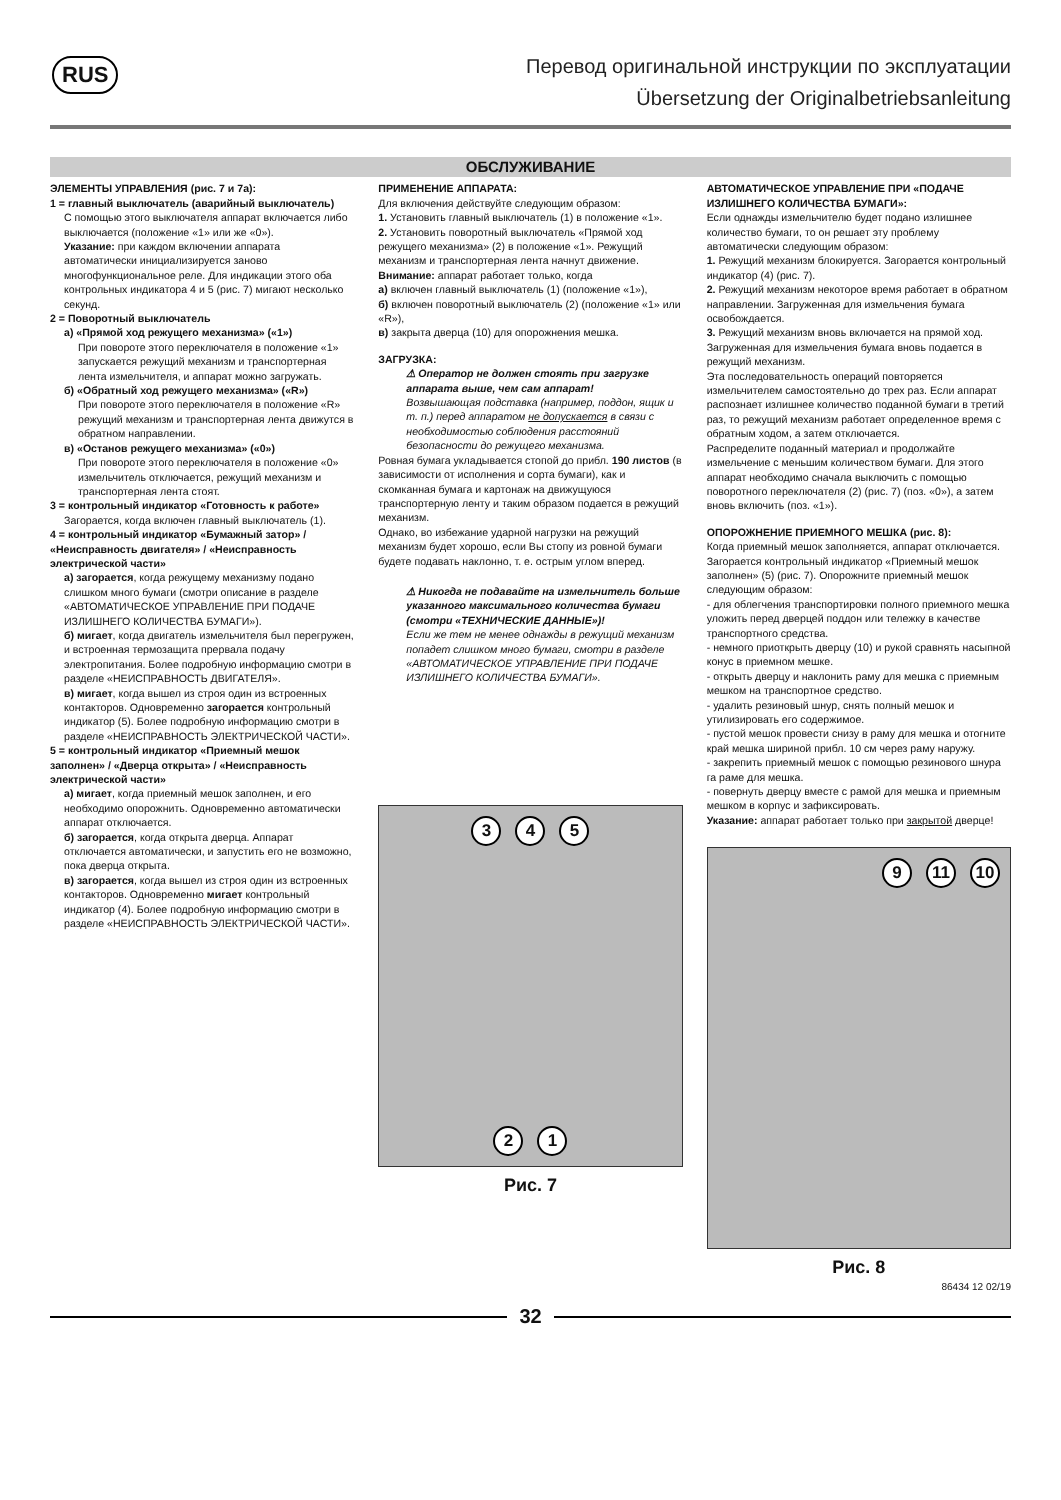RUS
Перевод оригинальной инструкции по эксплуатации
Übersetzung der Originalbetriebsanleitung
ОБСЛУЖИВАНИЕ
ЭЛЕМЕНТЫ УПРАВЛЕНИЯ (рис. 7 и 7а):
1 = главный выключатель (аварийный выключатель)
С помощью этого выключателя аппарат включается либо выключается (положение «1» или же «0»).
Указание: при каждом включении аппарата автоматически инициализируется заново многофункциональное реле. Для индикации этого оба контрольных индикатора 4 и 5 (рис. 7) мигают несколько секунд.
2 = Поворотный выключатель
а) «Прямой ход режущего механизма» («1»)
При повороте этого переключателя в положение «1» запускается режущий механизм и транспортерная лента измельчителя, и аппарат можно загружать.
б) «Обратный ход режущего механизма» («R»)
При повороте этого переключателя в положение «R» режущий механизм и транспортерная лента движутся в обратном направлении.
в) «Останов режущего механизма» («0»)
При повороте этого переключателя в положение «0» измельчитель отключается, режущий механизм и транспортерная лента стоят.
3 = контрольный индикатор «Готовность к работе»
Загорается, когда включен главный выключатель (1).
4 = контрольный индикатор «Бумажный затор» / «Неисправность двигателя» / «Неисправность электрической части»
а) загорается, когда режущему механизму подано слишком много бумаги (смотри описание в разделе «АВТОМАТИЧЕСКОЕ УПРАВЛЕНИЕ ПРИ ПОДАЧЕ ИЗЛИШНЕГО КОЛИЧЕСТВА БУМАГИ»).
б) мигает, когда двигатель измельчителя был перегружен, и встроенная термозащита прервала подачу электропитания. Более подробную информацию смотри в разделе «НЕИСПРАВНОСТЬ ДВИГАТЕЛЯ».
в) мигает, когда вышел из строя один из встроенных контакторов. Одновременно загорается контрольный индикатор (5). Более подробную информацию смотри в разделе «НЕИСПРАВНОСТЬ ЭЛЕКТРИЧЕСКОЙ ЧАСТИ».
5 = контрольный индикатор «Приемный мешок заполнен» / «Дверца открыта» / «Неисправность электрической части»
а) мигает, когда приемный мешок заполнен, и его необходимо опорожнить. Одновременно автоматически аппарат отключается.
б) загорается, когда открыта дверца. Аппарат отключается автоматически, и запустить его не возможно, пока дверца открыта.
в) загорается, когда вышел из строя один из встроенных контакторов. Одновременно мигает контрольный индикатор (4). Более подробную информацию смотри в разделе «НЕИСПРАВНОСТЬ ЭЛЕКТРИЧЕСКОЙ ЧАСТИ».
ПРИМЕНЕНИЕ АППАРАТА:
Для включения действуйте следующим образом:
1. Установить главный выключатель (1) в положение «1».
2. Установить поворотный выключатель «Прямой ход режущего механизма» (2) в положение «1». Режущий механизм и транспортерная лента начнут движение.
Внимание: аппарат работает только, когда
а) включен главный выключатель (1) (положение «1»),
б) включен поворотный выключатель (2) (положение «1» или «R»),
в) закрыта дверца (10) для опорожнения мешка.
ЗАГРУЗКА:
⚠ Оператор не должен стоять при загрузке аппарата выше, чем сам аппарат!
Возвышающая подставка (например, поддон, ящик и т. п.) перед аппаратом не допускается в связи с необходимостью соблюдения расстояний безопасности до режущего механизма.
Ровная бумага укладывается стопой до прибл. 190 листов (в зависимости от исполнения и сорта бумаги), как и скомканная бумага и картонаж на движущуюся транспортерную ленту и таким образом подается в режущий механизм.
Однако, во избежание ударной нагрузки на режущий механизм будет хорошо, если Вы стопу из ровной бумаги будете подавать наклонно, т. е. острым углом вперед.
⚠ Никогда не подавайте на измельчитель больше указанного максимального количества бумаги (смотри «ТЕХНИЧЕСКИЕ ДАННЫЕ»)!
Если же тем не менее однажды в режущий механизм попадет слишком много бумаги, смотри в разделе «АВТОМАТИЧЕСКОЕ УПРАВЛЕНИЕ ПРИ ПОДАЧЕ ИЗЛИШНЕГО КОЛИЧЕСТВА БУМАГИ».
3 4 5
2 1
Рис. 7
АВТОМАТИЧЕСКОЕ УПРАВЛЕНИЕ ПРИ «ПОДАЧЕ ИЗЛИШНЕГО КОЛИЧЕСТВА БУМАГИ»:
Если однажды измельчителю будет подано излишнее количество бумаги, то он решает эту проблему автоматически следующим образом:
1. Режущий механизм блокируется. Загорается контрольный индикатор (4) (рис. 7).
2. Режущий механизм некоторое время работает в обратном направлении. Загруженная для измельчения бумага освобождается.
3. Режущий механизм вновь включается на прямой ход. Загруженная для измельчения бумага вновь подается в режущий механизм.
Эта последовательность операций повторяется измельчителем самостоятельно до трех раз. Если аппарат распознает излишнее количество поданной бумаги в третий раз, то режущий механизм работает определенное время с обратным ходом, а затем отключается.
Распределите поданный материал и продолжайте измельчение с меньшим количеством бумаги. Для этого аппарат необходимо сначала выключить с помощью поворотного переключателя (2) (рис. 7) (поз. «0»), а затем вновь включить (поз. «1»).
ОПОРОЖНЕНИЕ ПРИЕМНОГО МЕШКА (рис. 8):
Когда приемный мешок заполняется, аппарат отключается.
Загорается контрольный индикатор «Приемный мешок заполнен» (5) (рис. 7). Опорожните приемный мешок следующим образом:
- для облегчения транспортировки полного приемного мешка уложить перед дверцей поддон или тележку в качестве транспортного средства.
- немного приоткрыть дверцу (10) и рукой сравнять насыпной конус в приемном мешке.
- открыть дверцу и наклонить раму для мешка с приемным мешком на транспортное средство.
- удалить резиновый шнур, снять полный мешок и утилизировать его содержимое.
- пустой мешок провести снизу в раму для мешка и отогните край мешка шириной прибл. 10 см через раму наружу.
- закрепить приемный мешок с помощью резинового шнура га раме для мешка.
- повернуть дверцу вместе с рамой для мешка и приемным мешком в корпус и зафиксировать.
Указание: аппарат работает только при закрытой дверце!
9 11 10
Рис. 8
86434 12 02/19
32